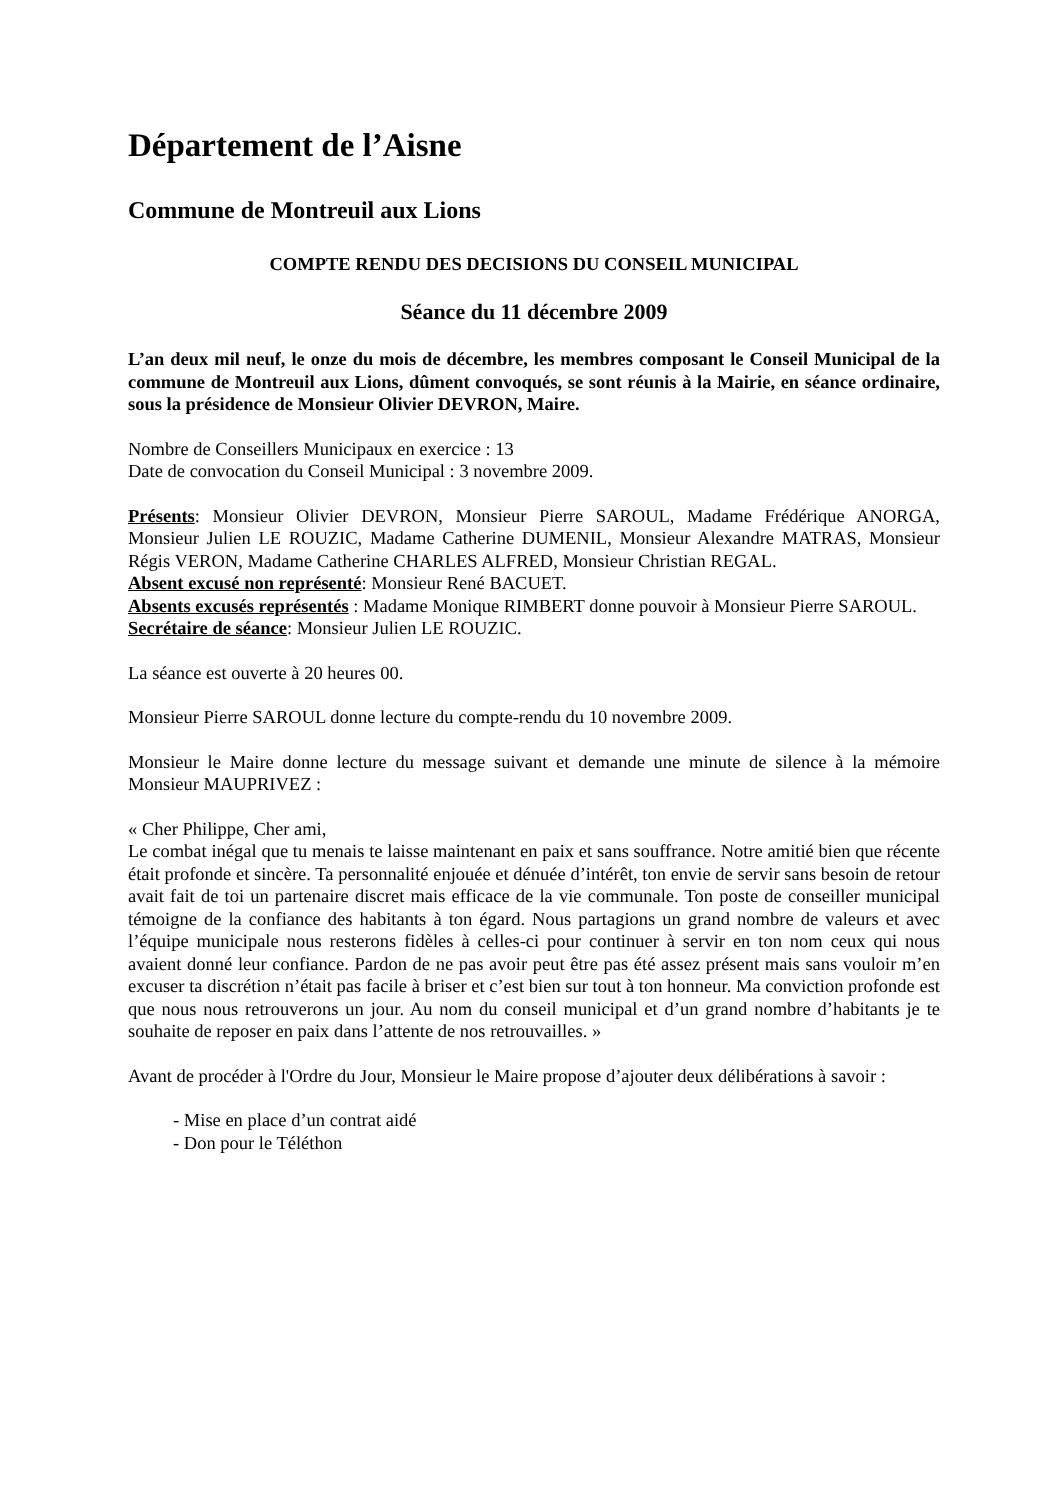Département de l’Aisne
Commune de Montreuil aux Lions
COMPTE RENDU DES DECISIONS DU CONSEIL MUNICIPAL
Séance du 11 décembre 2009
L’an deux mil neuf, le onze du mois de décembre, les membres composant le Conseil Municipal de la commune de Montreuil aux Lions, dûment convoqués, se sont réunis à la Mairie, en séance ordinaire, sous la présidence de Monsieur Olivier DEVRON, Maire.
Nombre de Conseillers Municipaux en exercice : 13
Date de convocation du Conseil Municipal : 3 novembre 2009.
Présents: Monsieur Olivier DEVRON, Monsieur Pierre SAROUL, Madame Frédérique ANORGA, Monsieur Julien LE ROUZIC, Madame Catherine DUMENIL, Monsieur Alexandre MATRAS, Monsieur Régis VERON, Madame Catherine CHARLES ALFRED, Monsieur Christian REGAL.
Absent excusé non représenté: Monsieur René BACUET.
Absents excusés représentés : Madame Monique RIMBERT donne pouvoir à Monsieur Pierre SAROUL.
Secrétaire de séance: Monsieur Julien LE ROUZIC.
La séance est ouverte à 20 heures 00.
Monsieur Pierre SAROUL donne lecture du compte-rendu du 10 novembre 2009.
Monsieur le Maire donne lecture du message suivant et demande une minute de silence à la mémoire Monsieur MAUPRIVEZ :
« Cher Philippe, Cher ami,
Le combat inégal que tu menais te laisse maintenant en paix et sans souffrance. Notre amitié bien que récente était profonde et sincère. Ta personnalité enjouée et dénuée d’intérêt, ton envie de servir sans besoin de retour avait fait de toi un partenaire discret mais efficace de la vie communale. Ton poste de conseiller municipal témoigne de la confiance des habitants à ton égard. Nous partagions un grand nombre de valeurs et avec l’équipe municipale nous resterons fidèles à celles-ci pour continuer à servir en ton nom ceux qui nous avaient donné leur confiance. Pardon de ne pas avoir peut être pas été assez présent mais sans vouloir m’en excuser ta discrétion n’était pas facile à briser et c’est bien sur tout à ton honneur. Ma conviction profonde est que nous nous retrouverons un jour. Au nom du conseil municipal et d’un grand nombre d’habitants je te souhaite de reposer en paix dans l’attente de nos retrouvailles. »
Avant de procéder à l'Ordre du Jour, Monsieur le Maire propose d’ajouter deux délibérations à savoir :
- Mise en place d’un contrat aidé
- Don pour le Téléthon